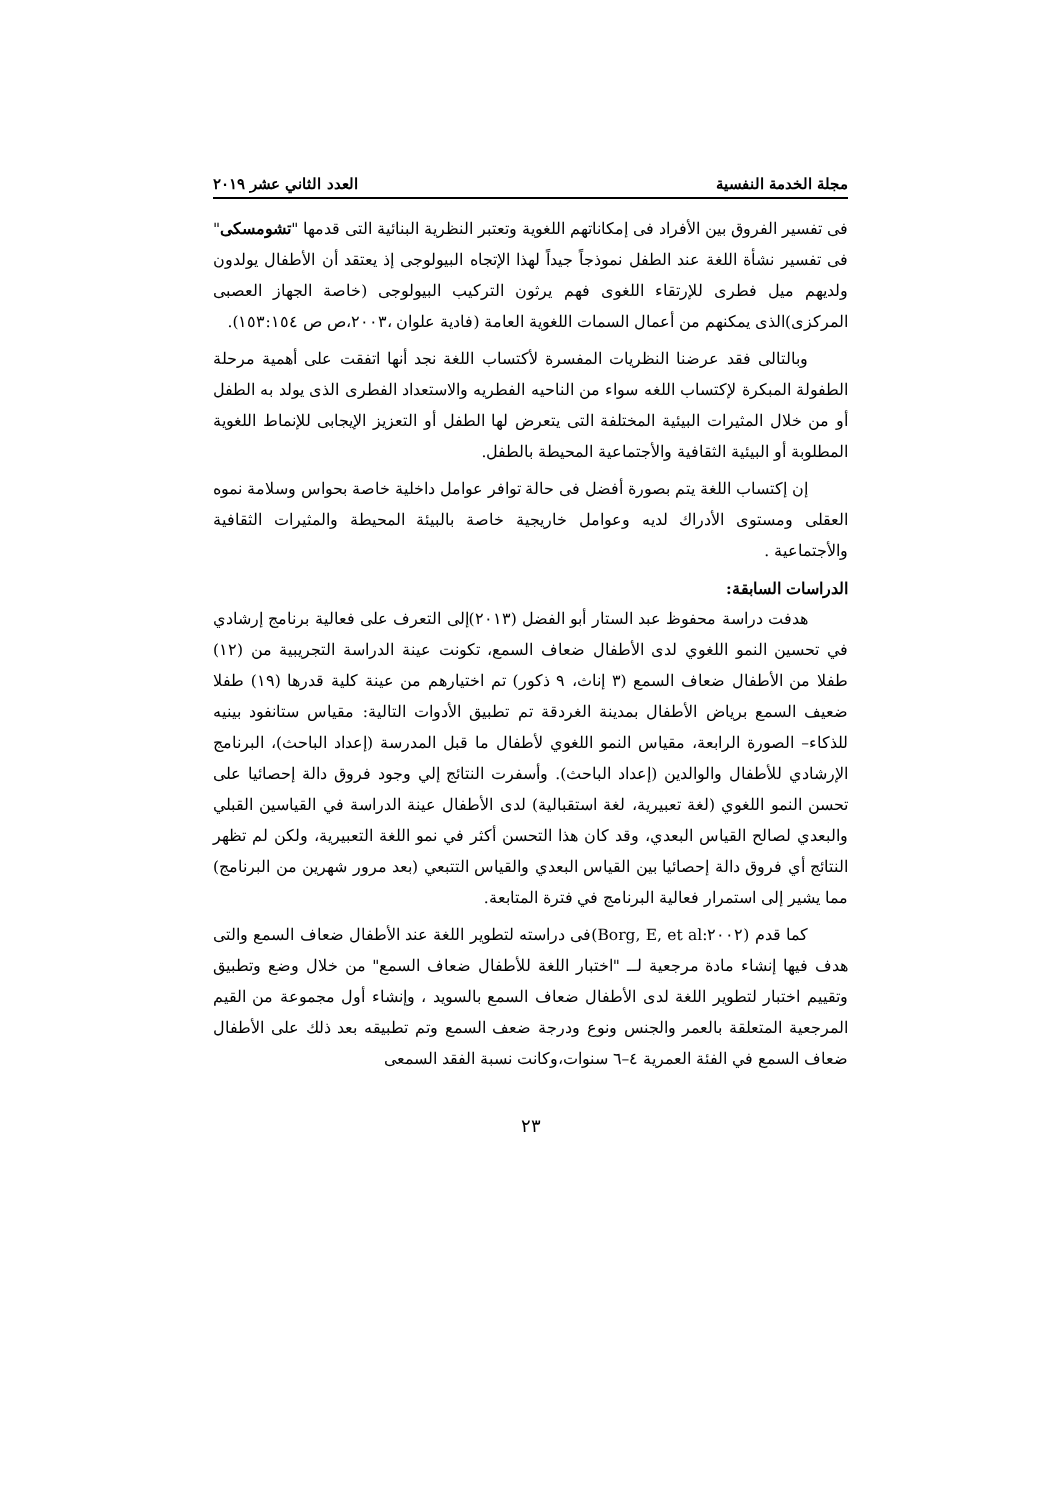مجلة الخدمة النفسية العدد الثاني عشر ٢٠١٩
فى تفسير الفروق بين الأفراد فى إمكاناتهم اللغوية وتعتبر النظرية البنائية التى قدمها "تشومسكى" فى تفسير نشأة اللغة عند الطفل نموذجاً جيداً لهذا الإتجاه البيولوجى إذ يعتقد أن الأطفال يولدون ولديهم ميل فطرى للإرتقاء اللغوى فهم يرثون التركيب البيولوجى (خاصة الجهاز العصبى المركزى)الذى يمكنهم من أعمال السمات اللغوية العامة (فادية علوان ،٢٠٠٣،ص ص ١٥٣:١٥٤).
وبالتالى فقد عرضنا النظريات المفسرة لأكتساب اللغة نجد أنها اتفقت على أهمية مرحلة الطفولة المبكرة لإكتساب اللغه سواء من الناحيه الفطريه والاستعداد الفطرى الذى يولد به الطفل أو من خلال المثيرات البيئية المختلفة التى يتعرض لها الطفل أو التعزيز الإيجابى للإنماط اللغوية المطلوبة أو البيئية الثقافية والأجتماعية المحيطة بالطفل.
إن إكتساب اللغة يتم بصورة أفضل فى حالة توافر عوامل داخلية خاصة بحواس وسلامة نموه العقلى ومستوى الأدراك لديه وعوامل خاريجية خاصة بالبيئة المحيطة والمثيرات الثقافية والأجتماعية .
الدراسات السابقة:
هدفت دراسة محفوظ عبد الستار أبو الفضل (٢٠١٣)إلى التعرف على فعالية برنامج إرشادي في تحسين النمو اللغوي لدى الأطفال ضعاف السمع، تكونت عينة الدراسة التجريبية من (١٢) طفلا من الأطفال ضعاف السمع (٣ إناث، ٩ ذكور) تم اختيارهم من عينة كلية قدرها (١٩) طفلا ضعيف السمع برياض الأطفال بمدينة الغردقة تم تطبيق الأدوات التالية: مقياس ستانفود بينيه للذكاء– الصورة الرابعة، مقياس النمو اللغوي لأطفال ما قبل المدرسة (إعداد الباحث)، البرنامج الإرشادي للأطفال والوالدين (إعداد الباحث). وأسفرت النتائج إلي وجود فروق دالة إحصائيا على تحسن النمو اللغوي (لغة تعبيرية، لغة استقبالية) لدى الأطفال عينة الدراسة في القياسين القبلي والبعدي لصالح القياس البعدي، وقد كان هذا التحسن أكثر في نمو اللغة التعبيرية، ولكن لم تظهر النتائج أي فروق دالة إحصائيا بين القياس البعدي والقياس التتبعي (بعد مرور شهرين من البرنامج) مما يشير إلى استمرار فعالية البرنامج في فترة المتابعة.
كما قدم (Borg, E, et al:٢٠٠٢)فى دراسته لتطوير اللغة عند الأطفال ضعاف السمع والتى هدف فيها إنشاء مادة مرجعية لــ "اختبار اللغة للأطفال ضعاف السمع" من خلال وضع وتطبيق وتقييم اختبار لتطوير اللغة لدى الأطفال ضعاف السمع بالسويد ، وإنشاء أول مجموعة من القيم المرجعية المتعلقة بالعمر والجنس ونوع ودرجة ضعف السمع وتم تطبيقه بعد ذلك على الأطفال ضعاف السمع في الفئة العمرية ٤–٦ سنوات،وكانت نسبة الفقد السمعى
٢٣